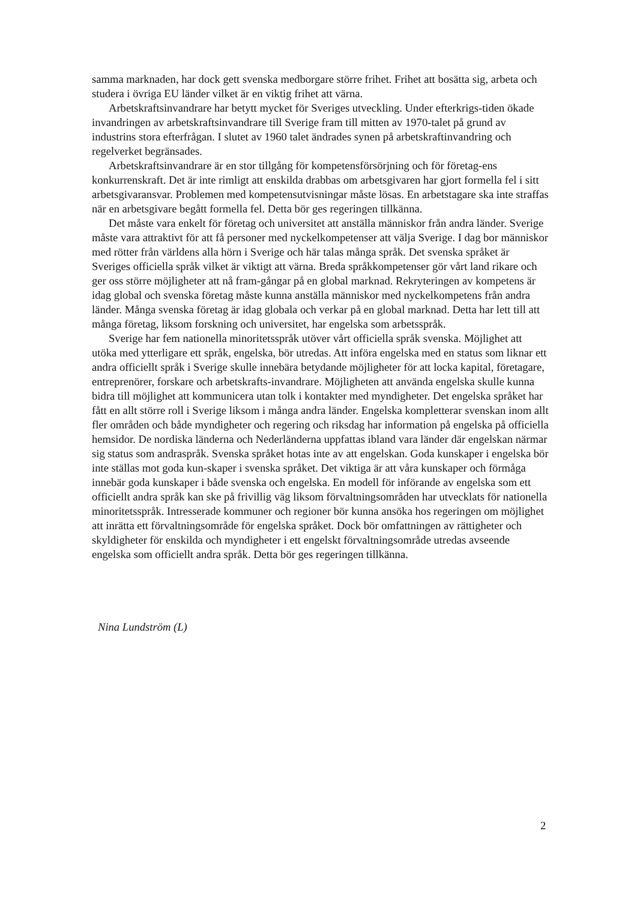samma marknaden, har dock gett svenska medborgare större frihet. Frihet att bosätta sig, arbeta och studera i övriga EU länder vilket är en viktig frihet att värna.
Arbetskraftsinvandrare har betytt mycket för Sveriges utveckling. Under efterkrigs-tiden ökade invandringen av arbetskraftsinvandrare till Sverige fram till mitten av 1970-talet på grund av industrins stora efterfrågan. I slutet av 1960 talet ändrades synen på arbetskraftinvandring och regelverket begränsades.
Arbetskraftsinvandrare är en stor tillgång för kompetensförsörjning och för företag-ens konkurrenskraft. Det är inte rimligt att enskilda drabbas om arbetsgivaren har gjort formella fel i sitt arbetsgivaransvar. Problemen med kompetensutvisningar måste lösas. En arbetstagare ska inte straffas när en arbetsgivare begått formella fel. Detta bör ges regeringen tillkänna.
Det måste vara enkelt för företag och universitet att anställa människor från andra länder. Sverige måste vara attraktivt för att få personer med nyckelkompetenser att välja Sverige. I dag bor människor med rötter från världens alla hörn i Sverige och här talas många språk. Det svenska språket är Sveriges officiella språk vilket är viktigt att värna. Breda språkkompetenser gör vårt land rikare och ger oss större möjligheter att nå fram-gångar på en global marknad. Rekryteringen av kompetens är idag global och svenska företag måste kunna anställa människor med nyckelkompetens från andra länder. Många svenska företag är idag globala och verkar på en global marknad. Detta har lett till att många företag, liksom forskning och universitet, har engelska som arbetsspråk.
Sverige har fem nationella minoritetsspråk utöver vårt officiella språk svenska. Möjlighet att utöka med ytterligare ett språk, engelska, bör utredas. Att införa engelska med en status som liknar ett andra officiellt språk i Sverige skulle innebära betydande möjligheter för att locka kapital, företagare, entreprenörer, forskare och arbetskrafts-invandrare. Möjligheten att använda engelska skulle kunna bidra till möjlighet att kommunicera utan tolk i kontakter med myndigheter. Det engelska språket har fått en allt större roll i Sverige liksom i många andra länder. Engelska kompletterar svenskan inom allt fler områden och både myndigheter och regering och riksdag har information på engelska på officiella hemsidor. De nordiska länderna och Nederländerna uppfattas ibland vara länder där engelskan närmar sig status som andraspråk. Svenska språket hotas inte av att engelskan. Goda kunskaper i engelska bör inte ställas mot goda kun-skaper i svenska språket. Det viktiga är att våra kunskaper och förmåga innebär goda kunskaper i både svenska och engelska. En modell för införande av engelska som ett officiellt andra språk kan ske på frivillig väg liksom förvaltningsområden har utvecklats för nationella minoritetsspråk. Intresserade kommuner och regioner bör kunna ansöka hos regeringen om möjlighet att inrätta ett förvaltningsområde för engelska språket. Dock bör omfattningen av rättigheter och skyldigheter för enskilda och myndigheter i ett engelskt förvaltningsområde utredas avseende engelska som officiellt andra språk. Detta bör ges regeringen tillkänna.
Nina Lundström (L)
2